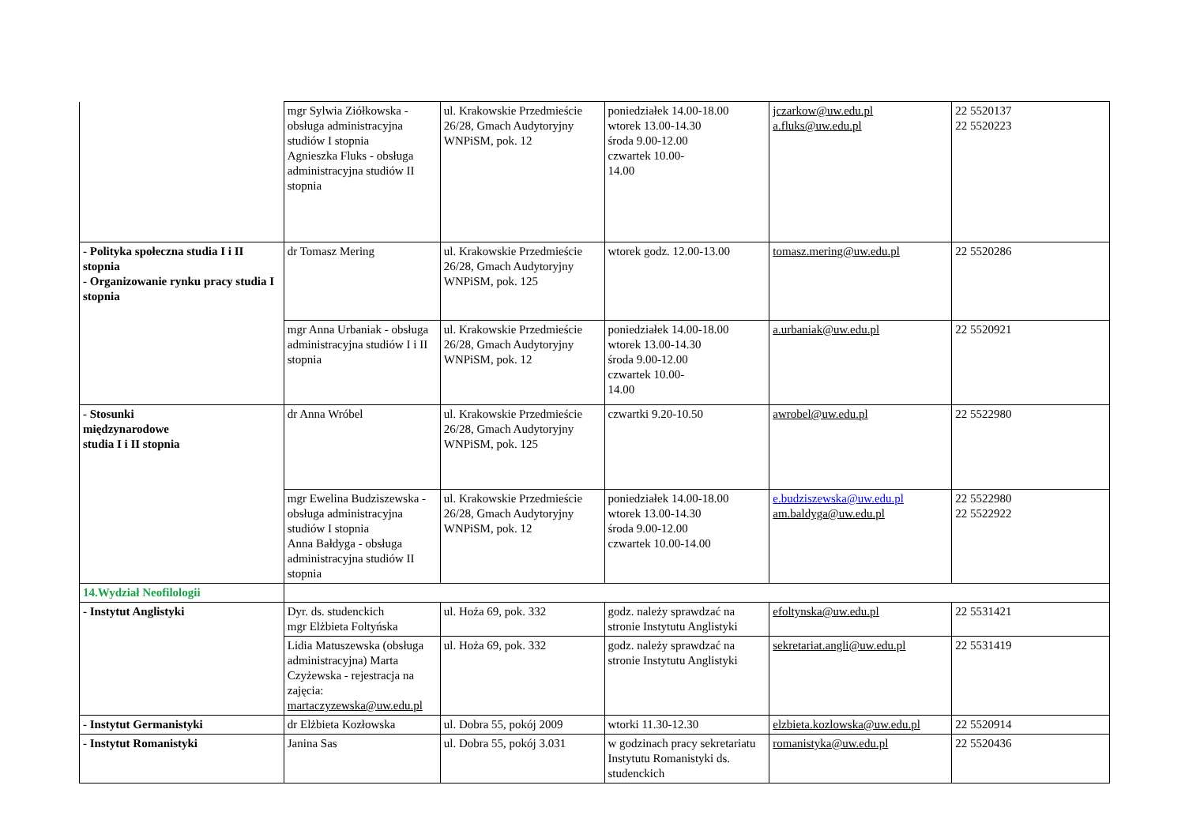| | mgr Sylwia Ziółkowska - obsługa administracyjna studiów I stopnia Agnieszka Fluks - obsługa administracyjna studiów II stopnia | ul. Krakowskie Przedmieście 26/28, Gmach Audytoryjny WNPiSM, pok. 12 | poniedziałek 14.00-18.00 wtorek 13.00-14.30 środa 9.00-12.00 czwartek 10.00- 14.00 | jczarkow@uw.edu.pl a.fluks@uw.edu.pl | 22 5520137 22 5520223 |
| - Polityka społeczna studia I i II stopnia - Organizowanie rynku pracy studia I stopnia | dr Tomasz Mering | ul. Krakowskie Przedmieście 26/28, Gmach Audytoryjny WNPiSM, pok. 125 | wtorek godz. 12.00-13.00 | tomasz.mering@uw.edu.pl | 22 5520286 |
| | mgr Anna Urbaniak - obsługa administracyjna studiów I i II stopnia | ul. Krakowskie Przedmieście 26/28, Gmach Audytoryjny WNPiSM, pok. 12 | poniedziałek 14.00-18.00 wtorek 13.00-14.30 środa 9.00-12.00 czwartek 10.00- 14.00 | a.urbaniak@uw.edu.pl | 22 5520921 |
| - Stosunki międzynarodowe studia I i II stopnia | dr Anna Wróbel | ul. Krakowskie Przedmieście 26/28, Gmach Audytoryjny WNPiSM, pok. 125 | czwartki 9.20-10.50 | awrobel@uw.edu.pl | 22 5522980 |
| | mgr Ewelina Budziszewska - obsługa administracyjna studiów I stopnia Anna Bałdyga - obsługa administracyjna studiów II stopnia | ul. Krakowskie Przedmieście 26/28, Gmach Audytoryjny WNPiSM, pok. 12 | poniedziałek 14.00-18.00 wtorek 13.00-14.30 środa 9.00-12.00 czwartek 10.00-14.00 | e.budziszewska@uw.edu.pl am.baldyga@uw.edu.pl | 22 5522980 22 5522922 |
| 14.Wydział Neofilologii | | | | | |
| - Instytut Anglistyki | Dyr. ds. studenckich mgr Elżbieta Foltyńska | ul. Hoża 69, pok. 332 | godz. należy sprawdzać na stronie Instytutu Anglistyki | efoltynska@uw.edu.pl | 22 5531421 |
| | Lidia Matuszewska (obsługa administracyjna) Marta Czyżewska - rejestracja na zajęcia: martaczyzewska@uw.edu.pl | ul. Hoża 69, pok. 332 | godz. należy sprawdzać na stronie Instytutu Anglistyki | sekretariat.angli@uw.edu.pl | 22 5531419 |
| - Instytut Germanistyki | dr Elżbieta Kozłowska | ul. Dobra 55, pokój 2009 | wtorki 11.30-12.30 | elzbieta.kozlowska@uw.edu.pl | 22 5520914 |
| - Instytut Romanistyki | Janina Sas | ul. Dobra 55, pokój 3.031 | w godzinach pracy sekretariatu Instytutu Romanistyki ds. studenckich | romanistyka@uw.edu.pl | 22 5520436 |